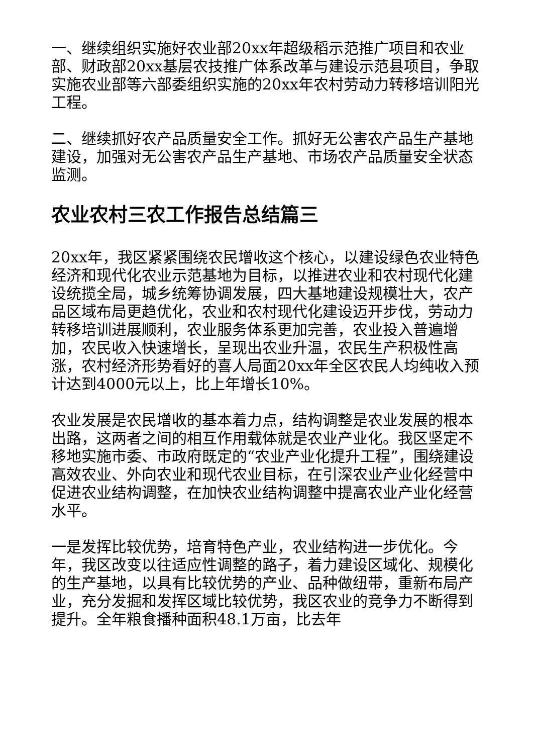一、继续组织实施好农业部20xx年超级稻示范推广项目和农业部、财政部20xx基层农技推广体系改革与建设示范县项目，争取实施农业部等六部委组织实施的20xx年农村劳动力转移培训阳光工程。
二、继续抓好农产品质量安全工作。抓好无公害农产品生产基地建设，加强对无公害农产品生产基地、市场农产品质量安全状态监测。
农业农村三农工作报告总结篇三
20xx年，我区紧紧围绕农民增收这个核心，以建设绿色农业特色经济和现代化农业示范基地为目标，以推进农业和农村现代化建设统揽全局，城乡统筹协调发展，四大基地建设规模壮大，农产品区域布局更趋优化，农业和农村现代化建设迈开步伐，劳动力转移培训进展顺利，农业服务体系更加完善，农业投入普遍增加，农民收入快速增长，呈现出农业升温，农民生产积极性高涨，农村经济形势看好的喜人局面20xx年全区农民人均纯收入预计达到4000元以上，比上年增长10%。
农业发展是农民增收的基本着力点，结构调整是农业发展的根本出路，这两者之间的相互作用载体就是农业产业化。我区坚定不移地实施市委、市政府既定的“农业产业化提升工程”，围绕建设高效农业、外向农业和现代农业目标，在引深农业产业化经营中促进农业结构调整，在加快农业结构调整中提高农业产业化经营水平。
一是发挥比较优势，培育特色产业，农业结构进一步优化。今年，我区改变以往适应性调整的路子，着力建设区域化、规模化的生产基地，以具有比较优势的产业、品种做纽带，重新布局产业，充分发掘和发挥区域比较优势，我区农业的竞争力不断得到提升。全年粮食播种面积48.1万亩，比去年